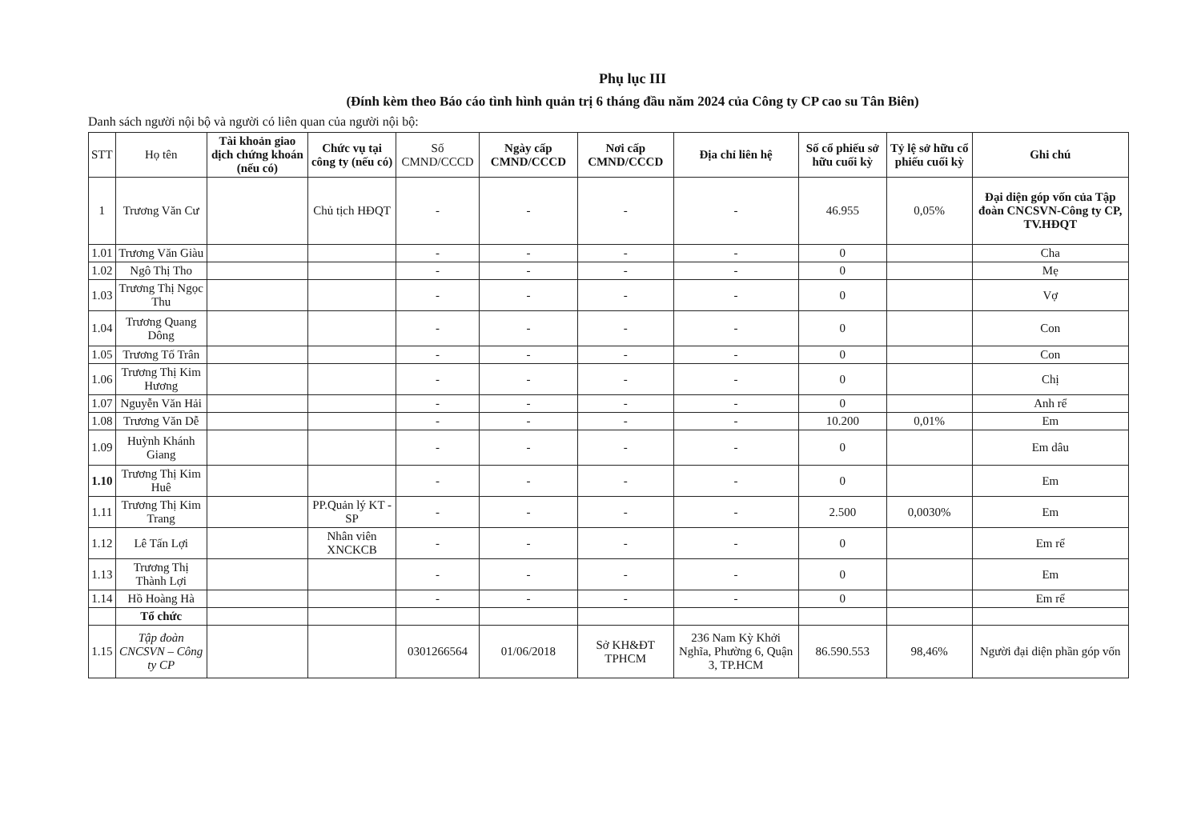Phụ lục III
(Đính kèm theo Báo cáo tình hình quản trị 6 tháng đầu năm 2024 của Công ty CP cao su Tân Biên)
Danh sách người nội bộ và người có liên quan của người nội bộ:
| STT | Họ tên | Tài khoản giao dịch chứng khoán (nếu có) | Chức vụ tại công ty (nếu có) | Số CMND/CCCD | Ngày cấp CMND/CCCD | Nơi cấp CMND/CCCD | Địa chỉ liên hệ | Số cổ phiếu sở hữu cuối kỳ | Tỷ lệ sở hữu cổ phiếu cuối kỳ | Ghi chú |
| --- | --- | --- | --- | --- | --- | --- | --- | --- | --- | --- |
| 1 | Trương Văn Cư | | Chủ tịch HĐQT | - | - | - | - | 46.955 | 0,05% | Đại diện góp vốn của Tập đoàn CNCSVN-Công ty CP, TV.HĐQT |
| 1.01 | Trương Văn Giàu | | | - | - | - | - | 0 | | Cha |
| 1.02 | Ngô Thị Tho | | | - | - | - | - | 0 | | Mẹ |
| 1.03 | Trương Thị Ngọc Thu | | | - | - | - | - | 0 | | Vợ |
| 1.04 | Trương Quang Dông | | | - | - | - | - | 0 | | Con |
| 1.05 | Trương Tố Trân | | | - | - | - | - | 0 | | Con |
| 1.06 | Trương Thị Kim Hương | | | - | - | - | - | 0 | | Chị |
| 1.07 | Nguyễn Văn Hải | | | - | - | - | - | 0 | | Anh rể |
| 1.08 | Trương Văn Dễ | | | - | - | - | - | 10.200 | 0,01% | Em |
| 1.09 | Huỳnh Khánh Giang | | | - | - | - | - | 0 | | Em dâu |
| 1.10 | Trương Thị Kim Huê | | | - | - | - | - | 0 | | Em |
| 1.11 | Trương Thị Kim Trang | | PP.Quản lý KT - SP | - | - | - | - | 2.500 | 0,0030% | Em |
| 1.12 | Lê Tấn Lợi | | Nhân viên XNCKCB | - | - | - | - | 0 | | Em rể |
| 1.13 | Trương Thị Thành Lợi | | | - | - | - | - | 0 | | Em |
| 1.14 | Hồ Hoàng Hà | | | - | - | - | - | 0 | | Em rể |
| | Tổ chức | | | | | | | | | |
| 1.15 | Tập đoàn CNCSVN – Công ty CP | | | 0301266564 | 01/06/2018 | Sở KH&ĐT TPHCM | 236 Nam Kỳ Khởi Nghĩa, Phường 6, Quận 3, TP.HCM | 86.590.553 | 98,46% | Người đại diện phần góp vốn |